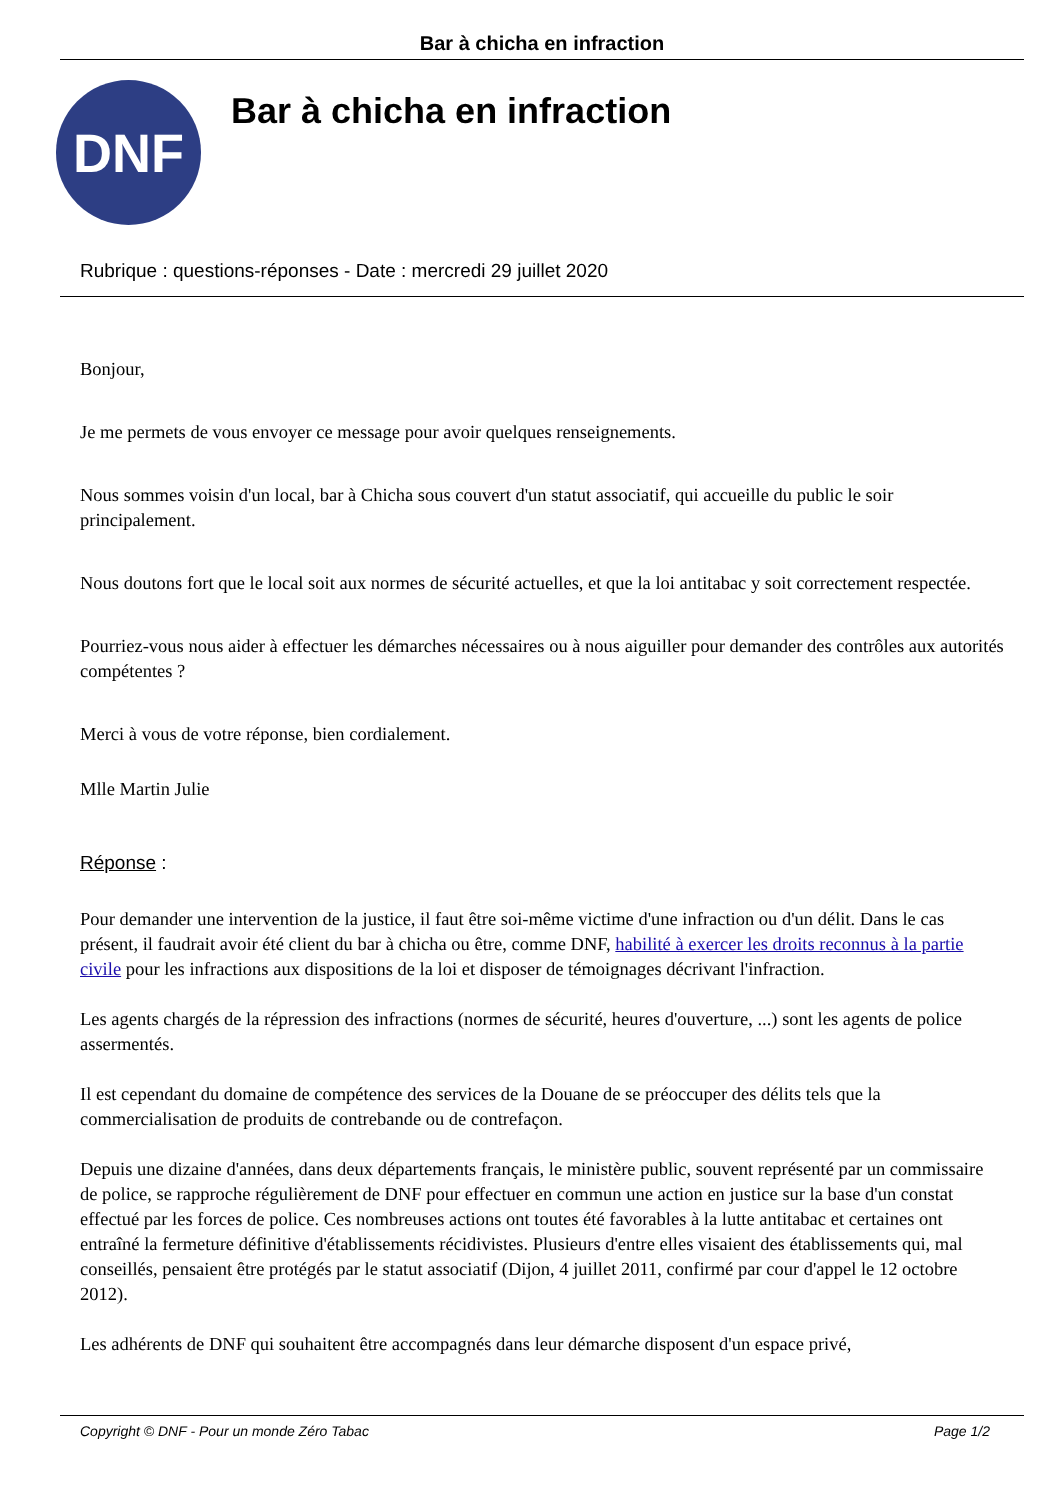Bar à chicha en infraction
DNF
Bar à chicha en infraction
Rubrique : questions-réponses - Date : mercredi 29 juillet 2020
Bonjour,
Je me permets de vous envoyer ce message pour avoir quelques renseignements.
Nous sommes voisin d'un local, bar à Chicha sous couvert d'un statut associatif, qui accueille du public le soir principalement.
Nous doutons fort que le local soit aux normes de sécurité actuelles, et que la loi antitabac y soit correctement respectée.
Pourriez-vous nous aider à effectuer les démarches nécessaires ou à nous aiguiller pour demander des contrôles aux autorités compétentes ?
Merci à vous de votre réponse, bien cordialement.
Mlle Martin Julie
Réponse :
Pour demander une intervention de la justice, il faut être soi-même victime d'une infraction ou d'un délit. Dans le cas présent, il faudrait avoir été client du bar à chicha ou être, comme DNF, habilité à exercer les droits reconnus à la partie civile pour les infractions aux dispositions de la loi et disposer de témoignages décrivant l'infraction.
Les agents chargés de la répression des infractions (normes de sécurité, heures d'ouverture, ...) sont les agents de police assermentés.
Il est cependant du domaine de compétence des services de la Douane de se préoccuper des délits tels que la commercialisation de produits de contrebande ou de contrefaçon.
Depuis une dizaine d'années, dans deux départements français, le ministère public, souvent représenté par un commissaire de police, se rapproche régulièrement de DNF pour effectuer en commun une action en justice sur la base d'un constat effectué par les forces de police. Ces nombreuses actions ont toutes été favorables à la lutte antitabac et certaines ont entraîné la fermeture définitive d'établissements récidivistes. Plusieurs d'entre elles visaient des établissements qui, mal conseillés, pensaient être protégés par le statut associatif (Dijon, 4 juillet 2011, confirmé par cour d'appel le 12 octobre 2012).
Les adhérents de DNF qui souhaitent être accompagnés dans leur démarche disposent d'un espace privé,
Copyright © DNF - Pour un monde Zéro Tabac Page 1/2